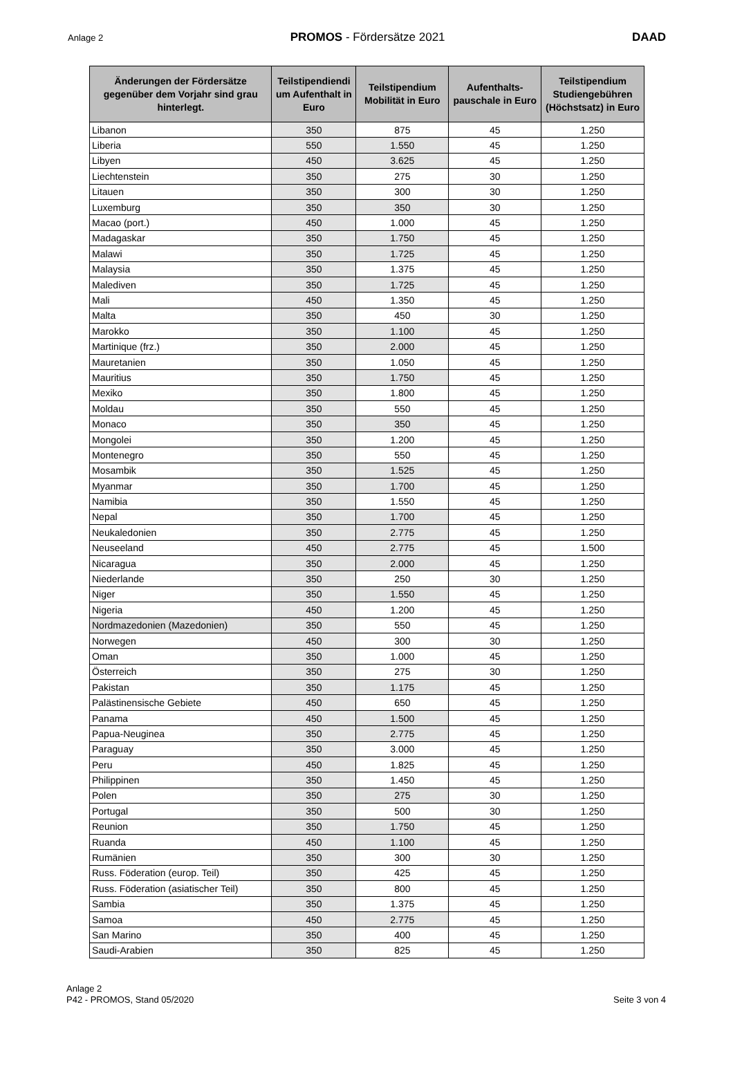Anlage 2 PROMOS - Fördersätze 2021 DAAD
| Änderungen der Fördersätze gegenüber dem Vorjahr sind grau hinterlegt. | Teilstipendiendi um Aufenthalt in Euro | Teilstipendium Mobilität in Euro | Aufenthalts-pauschale in Euro | Teilstipendium Studiengebühren (Höchstsatz) in Euro |
| --- | --- | --- | --- | --- |
| Libanon | 350 | 875 | 45 | 1.250 |
| Liberia | 550 | 1.550 | 45 | 1.250 |
| Libyen | 450 | 3.625 | 45 | 1.250 |
| Liechtenstein | 350 | 275 | 30 | 1.250 |
| Litauen | 350 | 300 | 30 | 1.250 |
| Luxemburg | 350 | 350 | 30 | 1.250 |
| Macao (port.) | 450 | 1.000 | 45 | 1.250 |
| Madagaskar | 350 | 1.750 | 45 | 1.250 |
| Malawi | 350 | 1.725 | 45 | 1.250 |
| Malaysia | 350 | 1.375 | 45 | 1.250 |
| Malediven | 350 | 1.725 | 45 | 1.250 |
| Mali | 450 | 1.350 | 45 | 1.250 |
| Malta | 350 | 450 | 30 | 1.250 |
| Marokko | 350 | 1.100 | 45 | 1.250 |
| Martinique (frz.) | 350 | 2.000 | 45 | 1.250 |
| Mauretanien | 350 | 1.050 | 45 | 1.250 |
| Mauritius | 350 | 1.750 | 45 | 1.250 |
| Mexiko | 350 | 1.800 | 45 | 1.250 |
| Moldau | 350 | 550 | 45 | 1.250 |
| Monaco | 350 | 350 | 45 | 1.250 |
| Mongolei | 350 | 1.200 | 45 | 1.250 |
| Montenegro | 350 | 550 | 45 | 1.250 |
| Mosambik | 350 | 1.525 | 45 | 1.250 |
| Myanmar | 350 | 1.700 | 45 | 1.250 |
| Namibia | 350 | 1.550 | 45 | 1.250 |
| Nepal | 350 | 1.700 | 45 | 1.250 |
| Neukaledonien | 350 | 2.775 | 45 | 1.250 |
| Neuseeland | 450 | 2.775 | 45 | 1.500 |
| Nicaragua | 350 | 2.000 | 45 | 1.250 |
| Niederlande | 350 | 250 | 30 | 1.250 |
| Niger | 350 | 1.550 | 45 | 1.250 |
| Nigeria | 450 | 1.200 | 45 | 1.250 |
| Nordmazedonien (Mazedonien) | 350 | 550 | 45 | 1.250 |
| Norwegen | 450 | 300 | 30 | 1.250 |
| Oman | 350 | 1.000 | 45 | 1.250 |
| Österreich | 350 | 275 | 30 | 1.250 |
| Pakistan | 350 | 1.175 | 45 | 1.250 |
| Palästinensische Gebiete | 450 | 650 | 45 | 1.250 |
| Panama | 450 | 1.500 | 45 | 1.250 |
| Papua-Neuginea | 350 | 2.775 | 45 | 1.250 |
| Paraguay | 350 | 3.000 | 45 | 1.250 |
| Peru | 450 | 1.825 | 45 | 1.250 |
| Philippinen | 350 | 1.450 | 45 | 1.250 |
| Polen | 350 | 275 | 30 | 1.250 |
| Portugal | 350 | 500 | 30 | 1.250 |
| Reunion | 350 | 1.750 | 45 | 1.250 |
| Ruanda | 450 | 1.100 | 45 | 1.250 |
| Rumänien | 350 | 300 | 30 | 1.250 |
| Russ. Föderation (europ. Teil) | 350 | 425 | 45 | 1.250 |
| Russ. Föderation (asiatischer Teil) | 350 | 800 | 45 | 1.250 |
| Sambia | 350 | 1.375 | 45 | 1.250 |
| Samoa | 450 | 2.775 | 45 | 1.250 |
| San Marino | 350 | 400 | 45 | 1.250 |
| Saudi-Arabien | 350 | 825 | 45 | 1.250 |
Anlage 2
P42 - PROMOS, Stand 05/2020
Seite 3 von 4